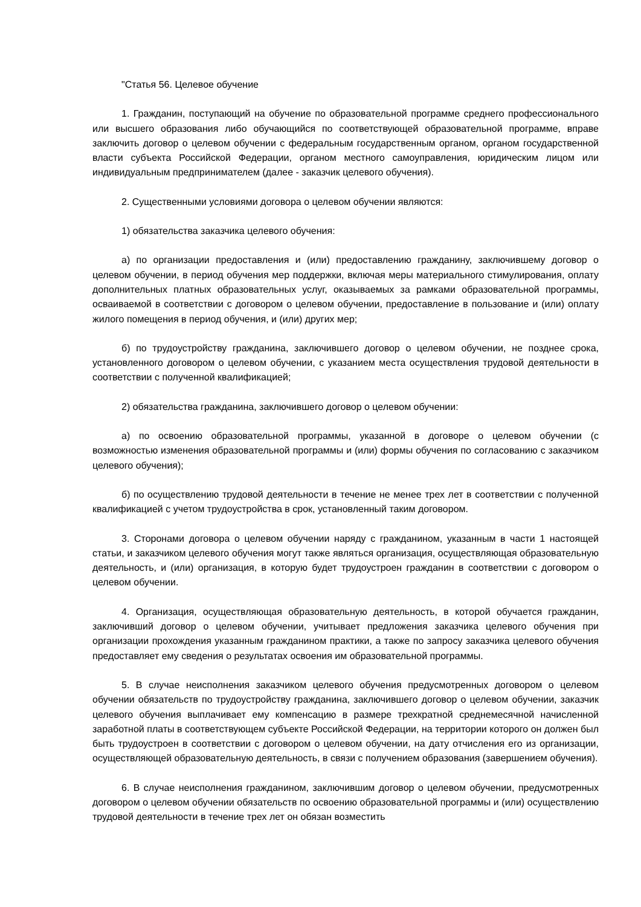"Статья 56. Целевое обучение
1. Гражданин, поступающий на обучение по образовательной программе среднего профессионального или высшего образования либо обучающийся по соответствующей образовательной программе, вправе заключить договор о целевом обучении с федеральным государственным органом, органом государственной власти субъекта Российской Федерации, органом местного самоуправления, юридическим лицом или индивидуальным предпринимателем (далее - заказчик целевого обучения).
2. Существенными условиями договора о целевом обучении являются:
1) обязательства заказчика целевого обучения:
а) по организации предоставления и (или) предоставлению гражданину, заключившему договор о целевом обучении, в период обучения мер поддержки, включая меры материального стимулирования, оплату дополнительных платных образовательных услуг, оказываемых за рамками образовательной программы, осваиваемой в соответствии с договором о целевом обучении, предоставление в пользование и (или) оплату жилого помещения в период обучения, и (или) других мер;
б) по трудоустройству гражданина, заключившего договор о целевом обучении, не позднее срока, установленного договором о целевом обучении, с указанием места осуществления трудовой деятельности в соответствии с полученной квалификацией;
2) обязательства гражданина, заключившего договор о целевом обучении:
а) по освоению образовательной программы, указанной в договоре о целевом обучении (с возможностью изменения образовательной программы и (или) формы обучения по согласованию с заказчиком целевого обучения);
б) по осуществлению трудовой деятельности в течение не менее трех лет в соответствии с полученной квалификацией с учетом трудоустройства в срок, установленный таким договором.
3. Сторонами договора о целевом обучении наряду с гражданином, указанным в части 1 настоящей статьи, и заказчиком целевого обучения могут также являться организация, осуществляющая образовательную деятельность, и (или) организация, в которую будет трудоустроен гражданин в соответствии с договором о целевом обучении.
4. Организация, осуществляющая образовательную деятельность, в которой обучается гражданин, заключивший договор о целевом обучении, учитывает предложения заказчика целевого обучения при организации прохождения указанным гражданином практики, а также по запросу заказчика целевого обучения предоставляет ему сведения о результатах освоения им образовательной программы.
5. В случае неисполнения заказчиком целевого обучения предусмотренных договором о целевом обучении обязательств по трудоустройству гражданина, заключившего договор о целевом обучении, заказчик целевого обучения выплачивает ему компенсацию в размере трехкратной среднемесячной начисленной заработной платы в соответствующем субъекте Российской Федерации, на территории которого он должен был быть трудоустроен в соответствии с договором о целевом обучении, на дату отчисления его из организации, осуществляющей образовательную деятельность, в связи с получением образования (завершением обучения).
6. В случае неисполнения гражданином, заключившим договор о целевом обучении, предусмотренных договором о целевом обучении обязательств по освоению образовательной программы и (или) осуществлению трудовой деятельности в течение трех лет он обязан возместить